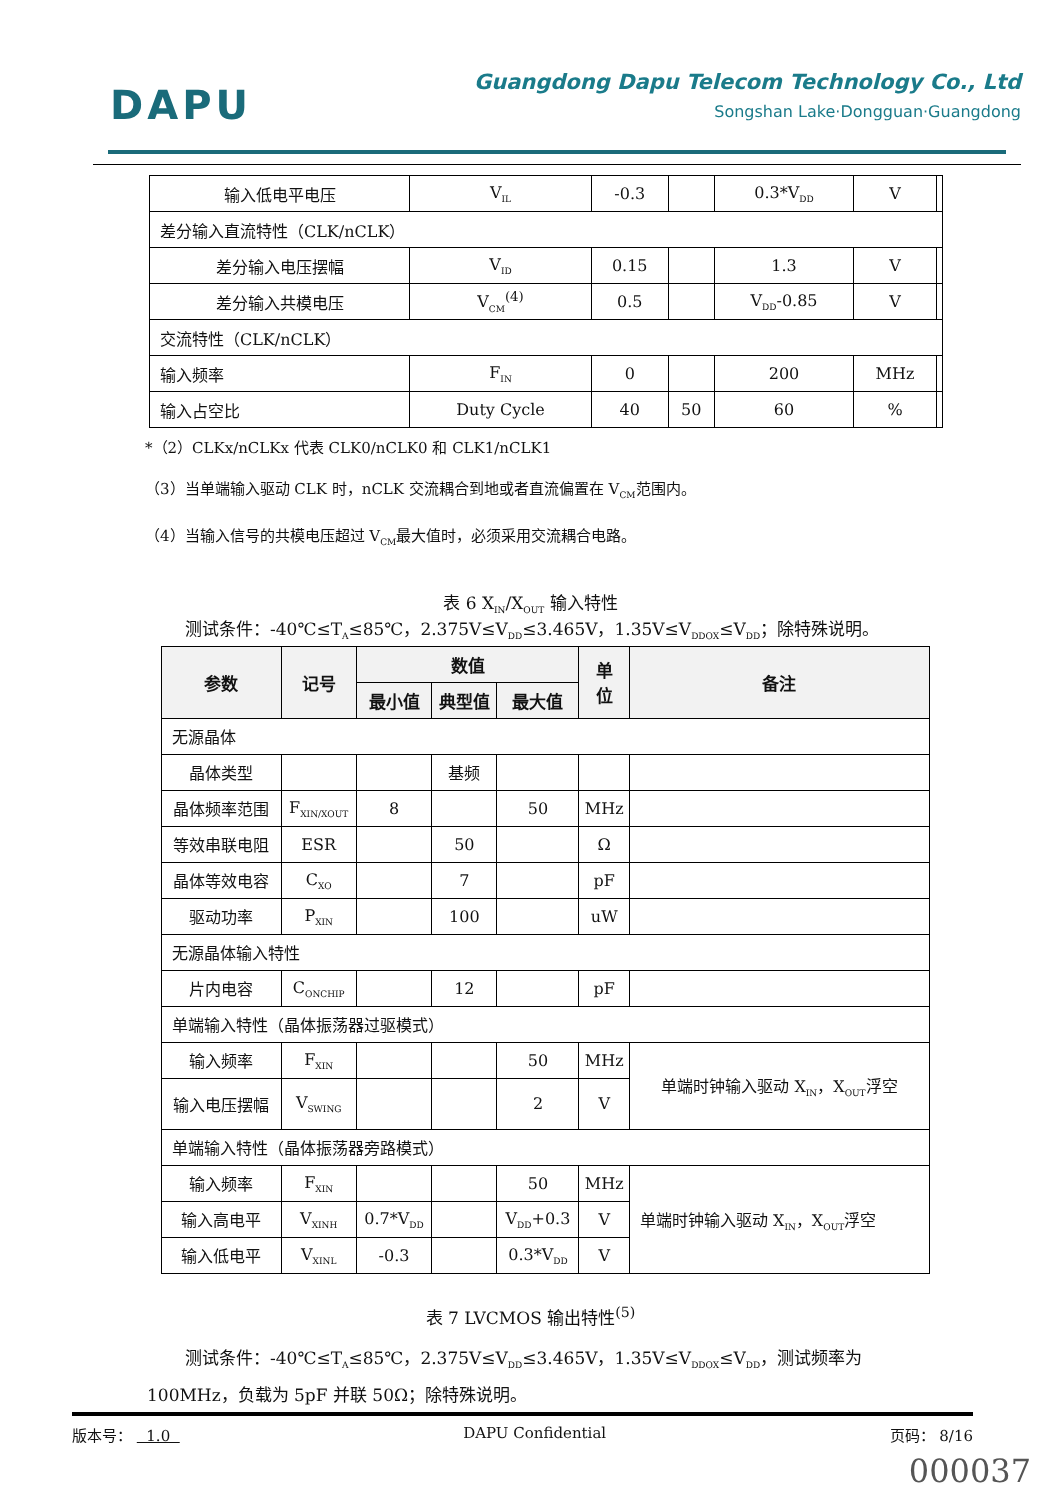DAPU
Guangdong Dapu Telecom Technology Co., Ltd
Songshan Lake·Dongguan·Guangdong
| 输入低电平电压 | V<sub>IL</sub> | -0.3 | | 0.3*V<sub>DD</sub> | V | |
| 差分输入直流特性（CLK/nCLK） | | | | | | |
| 差分输入电压摆幅 | V<sub>ID</sub> | 0.15 | | 1.3 | V | |
| 差分输入共模电压 | V<sub>CM</sub><sup>(4)</sup> | 0.5 | | V<sub>DD</sub>-0.85 | V | |
| 交流特性（CLK/nCLK） | | | | | | |
| 输入频率 | F<sub>IN</sub> | 0 | | 200 | MHz | |
| 输入占空比 | Duty Cycle | 40 | 50 | 60 | % | |
*（2）CLKx/nCLKx 代表 CLK0/nCLK0 和 CLK1/nCLK1
（3）当单端输入驱动 CLK 时，nCLK 交流耦合到地或者直流偏置在 V<sub>CM</sub>范围内。
（4）当输入信号的共模电压超过 V<sub>CM</sub>最大值时，必须采用交流耦合电路。
表 6 X<sub>IN</sub>/X<sub>OUT</sub> 输入特性
测试条件：-40℃≤T<sub>A</sub>≤85℃，2.375V≤V<sub>DD</sub>≤3.465V，1.35V≤V<sub>DDOX</sub>≤V<sub>DD</sub>；除特殊说明。
| 参数 | 记号 | 数值 | | | 单 位 | 备注 |
| --- | --- | --- | --- | --- | --- | --- |
| | | 最小值 | 典型值 | 最大值 | | |
| 无源晶体 | | | | | | |
| 晶体类型 | | | 基频 | | | |
| 晶体频率范围 | F<sub>XIN/XOUT</sub> | 8 | | 50 | MHz | |
| 等效串联电阻 | ESR | | 50 | | Ω | |
| 晶体等效电容 | C<sub>XO</sub> | | 7 | | pF | |
| 驱动功率 | P<sub>XIN</sub> | | 100 | | uW | |
| 无源晶体输入特性 | | | | | | |
| 片内电容 | C<sub>ONCHIP</sub> | | 12 | | pF | |
| 单端输入特性（晶体振荡器过驱模式） | | | | | | |
| 输入频率 | F<sub>XIN</sub> | | | 50 | MHz | 单端时钟输入驱动 X<sub>IN</sub>，X<sub>OUT</sub>浮空 |
| 输入电压摆幅 | V<sub>SWING</sub> | | | 2 | V | |
| 单端输入特性（晶体振荡器旁路模式） | | | | | | |
| 输入频率 | F<sub>XIN</sub> | | | 50 | MHz | 单端时钟输入驱动 X<sub>IN</sub>，X<sub>OUT</sub>浮空 |
| 输入高电平 | V<sub>XINH</sub> | 0.7*V<sub>DD</sub> | | V<sub>DD</sub>+0.3 | V | |
| 输入低电平 | V<sub>XINL</sub> | -0.3 | | 0.3*V<sub>DD</sub> | V | |
表 7 LVCMOS 输出特性<sup>(5)</sup>
测试条件：-40℃≤T<sub>A</sub>≤85℃，2.375V≤V<sub>DD</sub>≤3.465V，1.35V≤V<sub>DDOX</sub>≤V<sub>DD</sub>，测试频率为
100MHz，负载为 5pF 并联 50Ω；除特殊说明。
版本号： 1.0 DAPU Confidential 页码： 8/16
000037